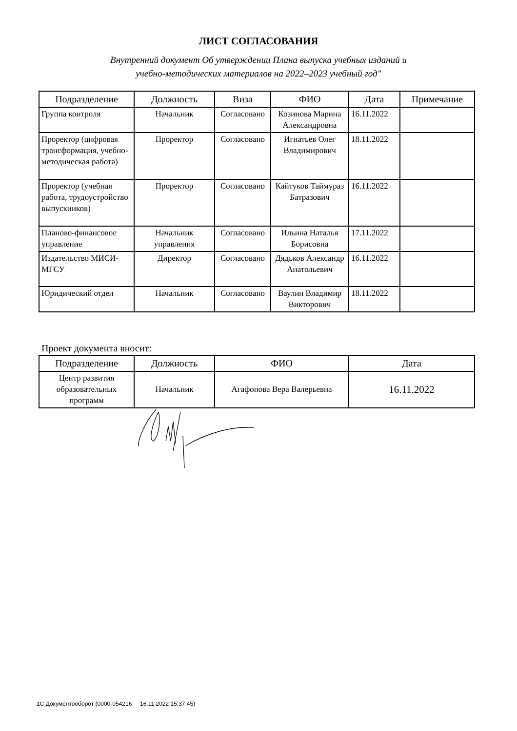ЛИСТ СОГЛАСОВАНИЯ
Внутренний документ Об утверждении Плана выпуска учебных изданий и
учебно-методических материалов на 2022–2023 учебный год"
| Подразделение | Должность | Виза | ФИО | Дата | Примечание |
| --- | --- | --- | --- | --- | --- |
| Группа контроля | Начальник | Согласовано | Козинова Марина Александровна | 16.11.2022 | |
| Проректор (цифровая трансформация, учебно-методическая работа) | Проректор | Согласовано | Игнатьев Олег Владимирович | 18.11.2022 | |
| Проректор (учебная работа, трудоустройство выпускников) | Проректор | Согласовано | Кайтуков Таймураз Батразович | 16.11.2022 | |
| Планово-финансовое управление | Начальник управления | Согласовано | Ильина Наталья Борисовна | 17.11.2022 | |
| Издательство МИСИ-МГСУ | Директор | Согласовано | Дядьков Александр Анатольевич | 16.11.2022 | |
| Юридический отдел | Начальник | Согласовано | Ваулин Владимир Викторович | 18.11.2022 | |
Проект документа вносит:
| Подразделение | Должность | ФИО | Дата |
| --- | --- | --- | --- |
| Центр развития образовательных программ | Начальник | Агафонова Вера Валерьевна | 16.11.2022 |
1С Документооборот (0000-054216 16.11.2022 15:37:45)